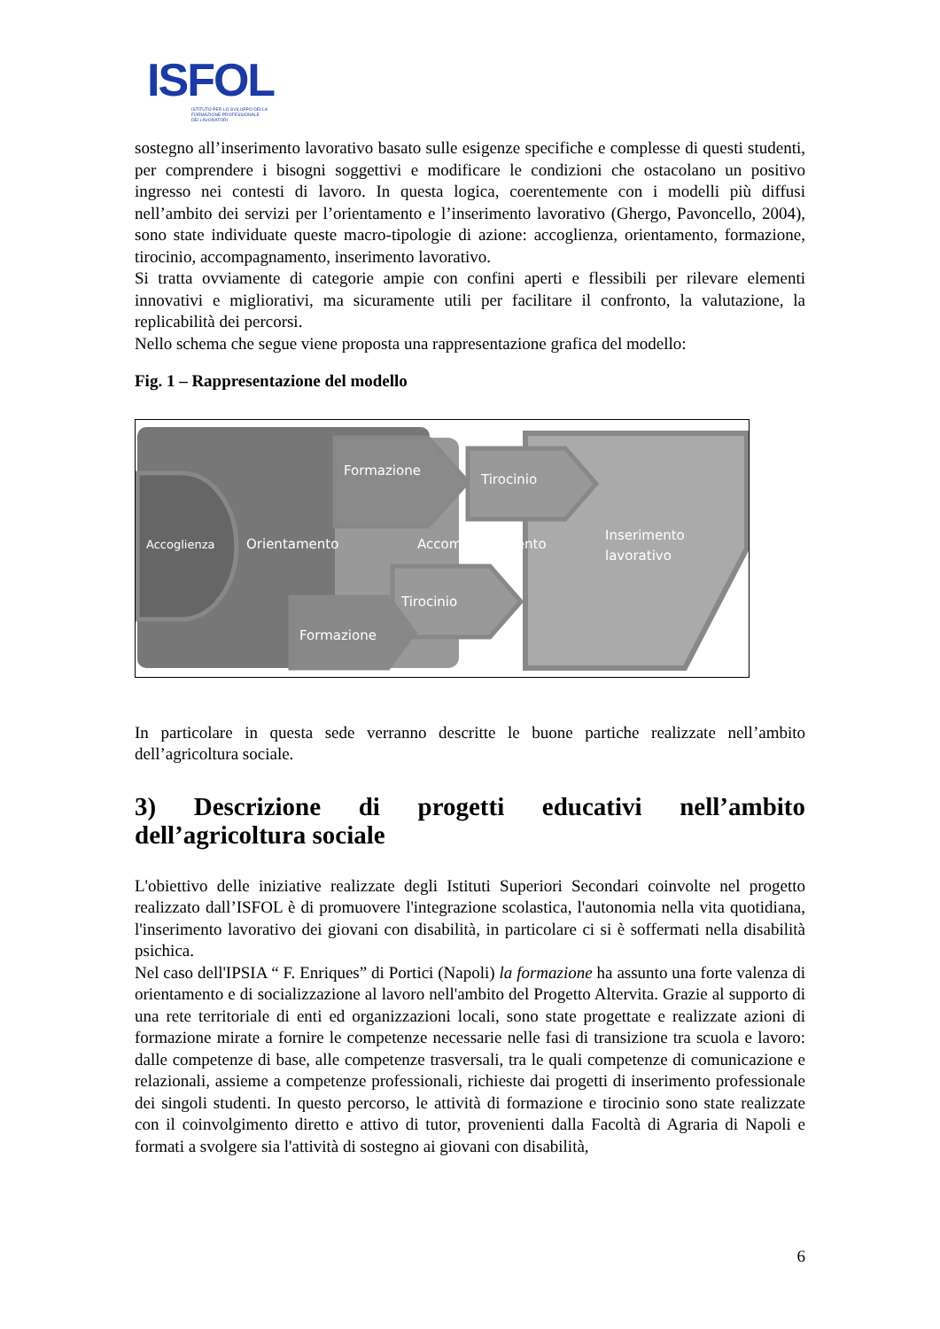ISFOL
ISTITUTO PER LO SVILUPPO DELLA
FORMAZIONE PROFESSIONALE
DEI LAVORATORI
sostegno all’inserimento lavorativo basato sulle esigenze specifiche e complesse di questi studenti, per comprendere i bisogni soggettivi e modificare le condizioni che ostacolano un positivo ingresso nei contesti di lavoro. In questa logica, coerentemente con i modelli più diffusi nell’ambito dei servizi per l’orientamento e l’inserimento lavorativo (Ghergo, Pavoncello, 2004), sono state individuate queste macro-tipologie di azione: accoglienza, orientamento, formazione, tirocinio, accompagnamento, inserimento lavorativo.
Si tratta ovviamente di categorie ampie con confini aperti e flessibili per rilevare elementi innovativi e migliorativi, ma sicuramente utili per facilitare il confronto, la valutazione, la replicabilità dei percorsi.
Nello schema che segue viene proposta una rappresentazione grafica del modello:
Fig. 1 – Rappresentazione del modello
Formazione
Tirocinio
Accoglienza
Orientamento
Accompagnamento
Inserimento
lavorativo
Tirocinio
Formazione
In particolare in questa sede verranno descritte le buone partiche realizzate nell’ambito dell’agricoltura sociale.
3) Descrizione di progetti educativi nell’ambito dell’agricoltura sociale
L'obiettivo delle iniziative realizzate degli Istituti Superiori Secondari coinvolte nel progetto realizzato dall’ISFOL è di promuovere l'integrazione scolastica, l'autonomia nella vita quotidiana, l'inserimento lavorativo dei giovani con disabilità, in particolare ci si è soffermati nella disabilità psichica.
Nel caso dell'IPSIA “ F. Enriques” di Portici (Napoli) la formazione ha assunto una forte valenza di orientamento e di socializzazione al lavoro nell'ambito del Progetto Altervita. Grazie al supporto di una rete territoriale di enti ed organizzazioni locali, sono state progettate e realizzate azioni di formazione mirate a fornire le competenze necessarie nelle fasi di transizione tra scuola e lavoro: dalle competenze di base, alle competenze trasversali, tra le quali competenze di comunicazione e relazionali, assieme a competenze professionali, richieste dai progetti di inserimento professionale dei singoli studenti. In questo percorso, le attività di formazione e tirocinio sono state realizzate con il coinvolgimento diretto e attivo di tutor, provenienti dalla Facoltà di Agraria di Napoli e formati a svolgere sia l'attività di sostegno ai giovani con disabilità,
6